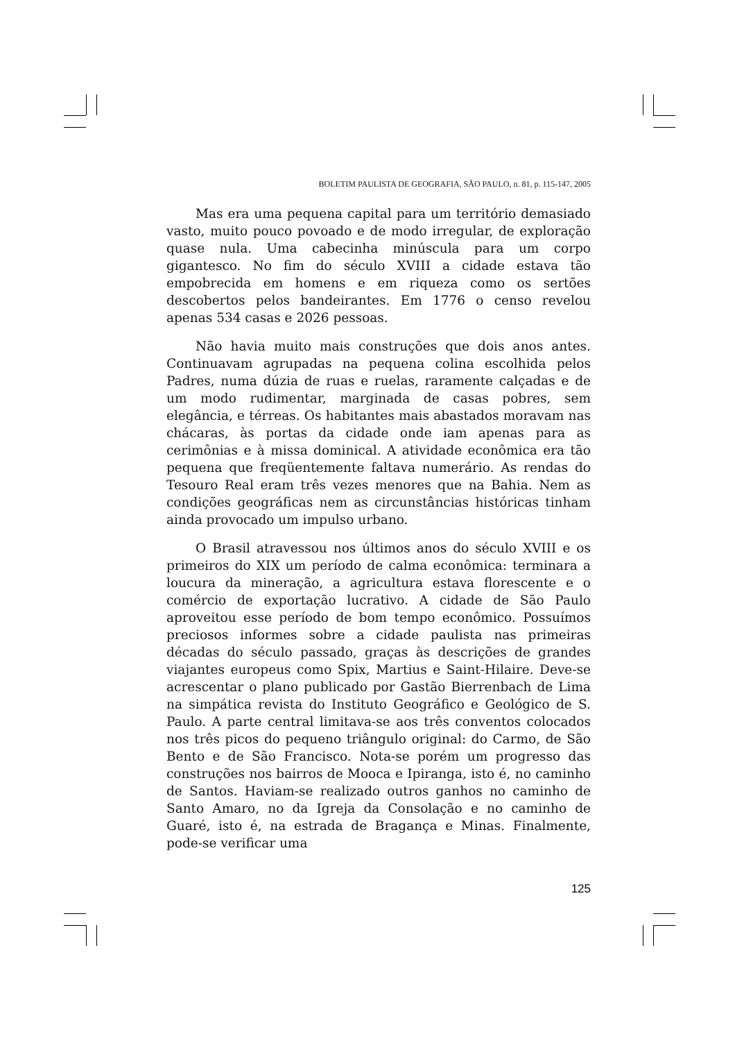BOLETIM PAULISTA DE GEOGRAFIA, SÃO PAULO, n. 81, p. 115-147, 2005
Mas era uma pequena capital para um território demasiado vasto, muito pouco povoado e de modo irregular, de exploração quase nula. Uma cabecinha minúscula para um corpo gigantesco. No fim do século XVIII a cidade estava tão empobrecida em homens e em riqueza como os sertões descobertos pelos bandeirantes. Em 1776 o censo revelou apenas 534 casas e 2026 pessoas.
Não havia muito mais construções que dois anos antes. Continuavam agrupadas na pequena colina escolhida pelos Padres, numa dúzia de ruas e ruelas, raramente calçadas e de um modo rudimentar, marginada de casas pobres, sem elegância, e térreas. Os habitantes mais abastados moravam nas chácaras, às portas da cidade onde iam apenas para as cerimônias e à missa dominical. A atividade econômica era tão pequena que freqüentemente faltava numerário. As rendas do Tesouro Real eram três vezes menores que na Bahia. Nem as condições geográficas nem as circunstâncias históricas tinham ainda provocado um impulso urbano.
O Brasil atravessou nos últimos anos do século XVIII e os primeiros do XIX um período de calma econômica: terminara a loucura da mineração, a agricultura estava florescente e o comércio de exportação lucrativo. A cidade de São Paulo aproveitou esse período de bom tempo econômico. Possuímos preciosos informes sobre a cidade paulista nas primeiras décadas do século passado, graças às descrições de grandes viajantes europeus como Spix, Martius e Saint-Hilaire. Deve-se acrescentar o plano publicado por Gastão Bierrenbach de Lima na simpática revista do Instituto Geográfico e Geológico de S. Paulo. A parte central limitava-se aos três conventos colocados nos três picos do pequeno triângulo original: do Carmo, de São Bento e de São Francisco. Nota-se porém um progresso das construções nos bairros de Mooca e Ipiranga, isto é, no caminho de Santos. Haviam-se realizado outros ganhos no caminho de Santo Amaro, no da Igreja da Consolação e no caminho de Guaré, isto é, na estrada de Bragança e Minas. Finalmente, pode-se verificar uma
125